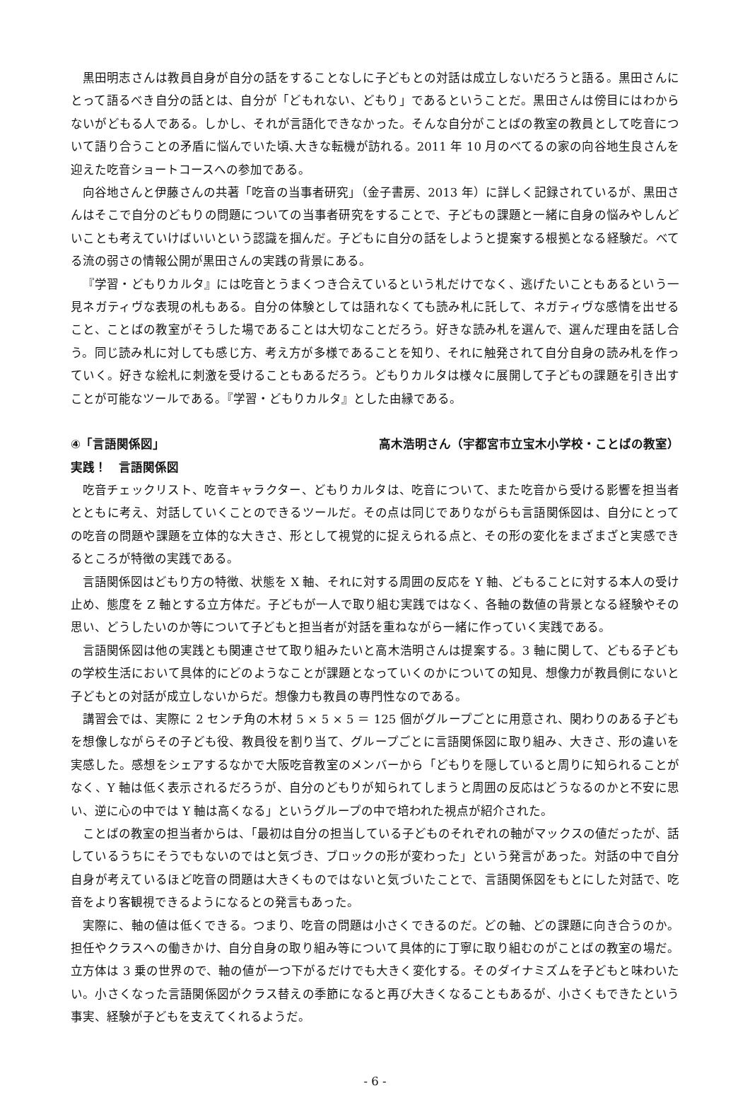黒田明志さんは教員自身が自分の話をすることなしに子どもとの対話は成立しないだろうと語る。黒田さんにとって語るべき自分の話とは、自分が「どもれない、どもり」であるということだ。黒田さんは傍目にはわからないがどもる人である。しかし、それが言語化できなかった。そんな自分がことばの教室の教員として吃音について語り合うことの矛盾に悩んでいた頃､大きな転機が訪れる。2011 年 10 月のべてるの家の向谷地生良さんを迎えた吃音ショートコースへの参加である。
向谷地さんと伊藤さんの共著「吃音の当事者研究」（金子書房、2013 年）に詳しく記録されているが、黒田さんはそこで自分のどもりの問題についての当事者研究をすることで、子どもの課題と一緒に自身の悩みやしんどいことも考えていけばいいという認識を掴んだ。子どもに自分の話をしようと提案する根拠となる経験だ。べてる流の弱さの情報公開が黒田さんの実践の背景にある。
『学習・どもりカルタ』には吃音とうまくつき合えているという札だけでなく、逃げたいこともあるという一見ネガティヴな表現の札もある。自分の体験としては語れなくても読み札に託して、ネガティヴな感情を出せること、ことばの教室がそうした場であることは大切なことだろう。好きな読み札を選んで、選んだ理由を話し合う。同じ読み札に対しても感じ方、考え方が多様であることを知り、それに触発されて自分自身の読み札を作っていく。好きな絵札に刺激を受けることもあるだろう。どもりカルタは様々に展開して子どもの課題を引き出すことが可能なツールである。『学習・どもりカルタ』とした由縁である。
④「言語関係図」 高木浩明さん（宇都宮市立宝木小学校・ことばの教室）
実践！　言語関係図
吃音チェックリスト、吃音キャラクター、どもりカルタは、吃音について、また吃音から受ける影響を担当者とともに考え、対話していくことのできるツールだ。その点は同じでありながらも言語関係図は、自分にとっての吃音の問題や課題を立体的な大きさ、形として視覚的に捉えられる点と、その形の変化をまざまざと実感できるところが特徴の実践である。
言語関係図はどもり方の特徴、状態を X 軸、それに対する周囲の反応を Y 軸、どもることに対する本人の受け止め、態度を Z 軸とする立方体だ。子どもが一人で取り組む実践ではなく、各軸の数値の背景となる経験やその思い、どうしたいのか等について子どもと担当者が対話を重ねながら一緒に作っていく実践である。
言語関係図は他の実践とも関連させて取り組みたいと高木浩明さんは提案する。3 軸に関して、どもる子どもの学校生活において具体的にどのようなことが課題となっていくのかについての知見、想像力が教員側にないと子どもとの対話が成立しないからだ。想像力も教員の専門性なのである。
講習会では、実際に 2 センチ角の木材 5 × 5 × 5 ＝ 125 個がグループごとに用意され、関わりのある子どもを想像しながらその子ども役、教員役を割り当て、グループごとに言語関係図に取り組み、大きさ、形の違いを実感した。感想をシェアするなかで大阪吃音教室のメンバーから「どもりを隠していると周りに知られることがなく、Y 軸は低く表示されるだろうが、自分のどもりが知られてしまうと周囲の反応はどうなるのかと不安に思い、逆に心の中では Y 軸は高くなる」というグループの中で培われた視点が紹介された。
ことばの教室の担当者からは、「最初は自分の担当している子どものそれぞれの軸がマックスの値だったが、話しているうちにそうでもないのではと気づき、ブロックの形が変わった」という発言があった。対話の中で自分自身が考えているほど吃音の問題は大きくものではないと気づいたことで、言語関係図をもとにした対話で、吃音をより客観視できるようになるとの発言もあった。
実際に、軸の値は低くできる。つまり、吃音の問題は小さくできるのだ。どの軸、どの課題に向き合うのか。担任やクラスへの働きかけ、自分自身の取り組み等について具体的に丁寧に取り組むのがことばの教室の場だ。立方体は 3 乗の世界ので、軸の値が一つ下がるだけでも大きく変化する。そのダイナミズムを子どもと味わいたい。小さくなった言語関係図がクラス替えの季節になると再び大きくなることもあるが、小さくもできたという事実、経験が子どもを支えてくれるようだ。
- 6 -